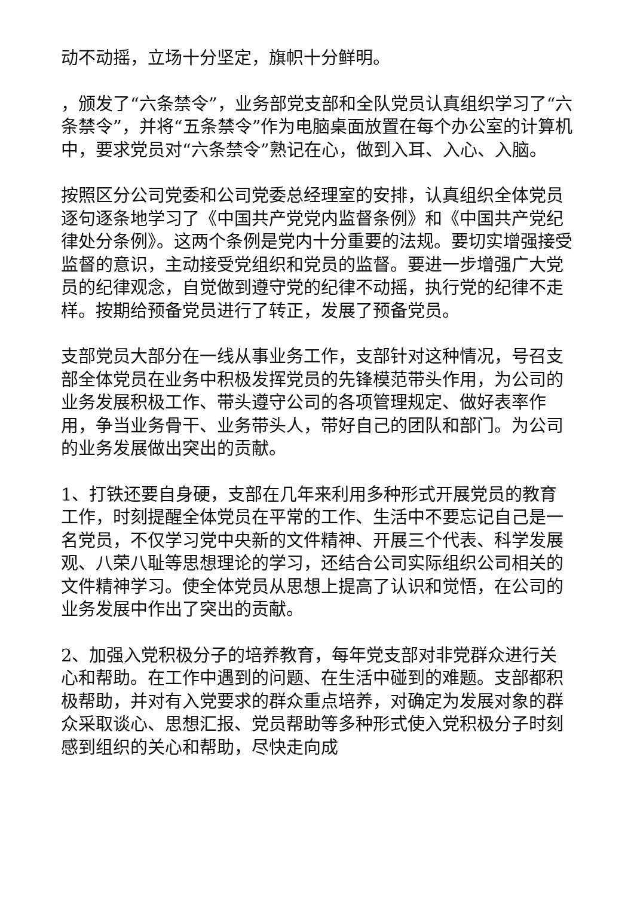动不动摇，立场十分坚定，旗帜十分鲜明。
，颁发了“六条禁令”，业务部党支部和全队党员认真组织学习了“六条禁令”，并将“五条禁令”作为电脑桌面放置在每个办公室的计算机中，要求党员对“六条禁令”熟记在心，做到入耳、入心、入脑。
按照区分公司党委和公司党委总经理室的安排，认真组织全体党员逐句逐条地学习了《中国共产党党内监督条例》和《中国共产党纪律处分条例》。这两个条例是党内十分重要的法规。要切实增强接受监督的意识，主动接受党组织和党员的监督。要进一步增强广大党员的纪律观念，自觉做到遵守党的纪律不动摇，执行党的纪律不走样。按期给预备党员进行了转正，发展了预备党员。
支部党员大部分在一线从事业务工作，支部针对这种情况，号召支部全体党员在业务中积极发挥党员的先锋模范带头作用，为公司的业务发展积极工作、带头遵守公司的各项管理规定、做好表率作用，争当业务骨干、业务带头人，带好自己的团队和部门。为公司的业务发展做出突出的贡献。
1、打铁还要自身硬，支部在几年来利用多种形式开展党员的教育工作，时刻提醒全体党员在平常的工作、生活中不要忘记自己是一名党员，不仅学习党中央新的文件精神、开展三个代表、科学发展观、八荣八耻等思想理论的学习，还结合公司实际组织公司相关的文件精神学习。使全体党员从思想上提高了认识和觉悟，在公司的业务发展中作出了突出的贡献。
2、加强入党积极分子的培养教育，每年党支部对非党群众进行关心和帮助。在工作中遇到的问题、在生活中碰到的难题。支部都积极帮助，并对有入党要求的群众重点培养，对确定为发展对象的群众采取谈心、思想汇报、党员帮助等多种形式使入党积极分子时刻感到组织的关心和帮助，尽快走向成